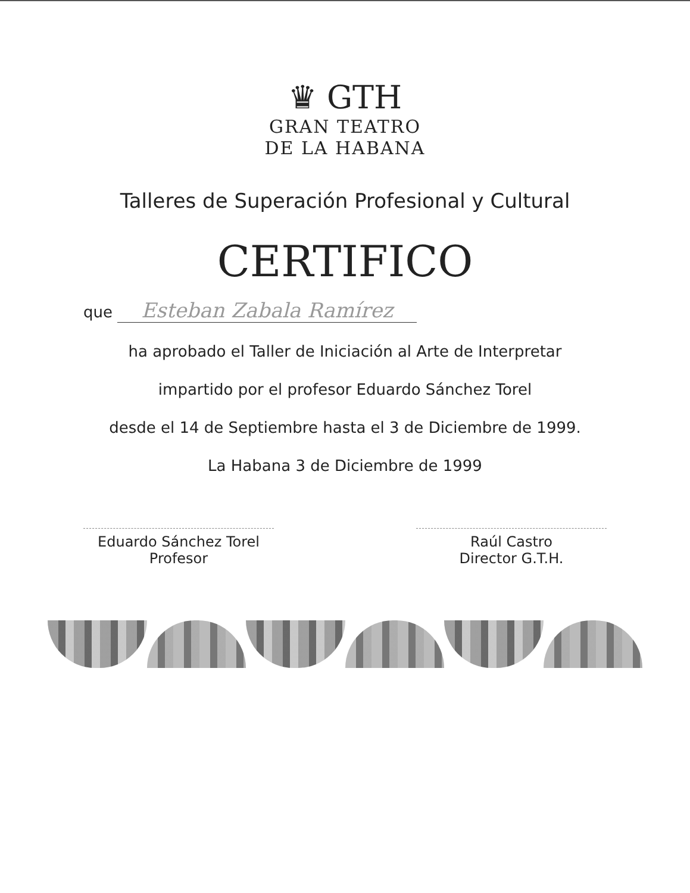♛ GTH
GRAN TEATRO
DE LA HABANA
Talleres de Superación Profesional y Cultural
CERTIFICO
que Esteban Zabala Ramírez
ha aprobado el Taller de Iniciación al Arte de Interpretar
impartido por el profesor Eduardo Sánchez Torel
desde el 14 de Septiembre hasta el 3 de Diciembre de 1999.
La Habana 3 de Diciembre de 1999
Eduardo Sánchez Torel
Profesor
Raúl Castro
Director G.T.H.